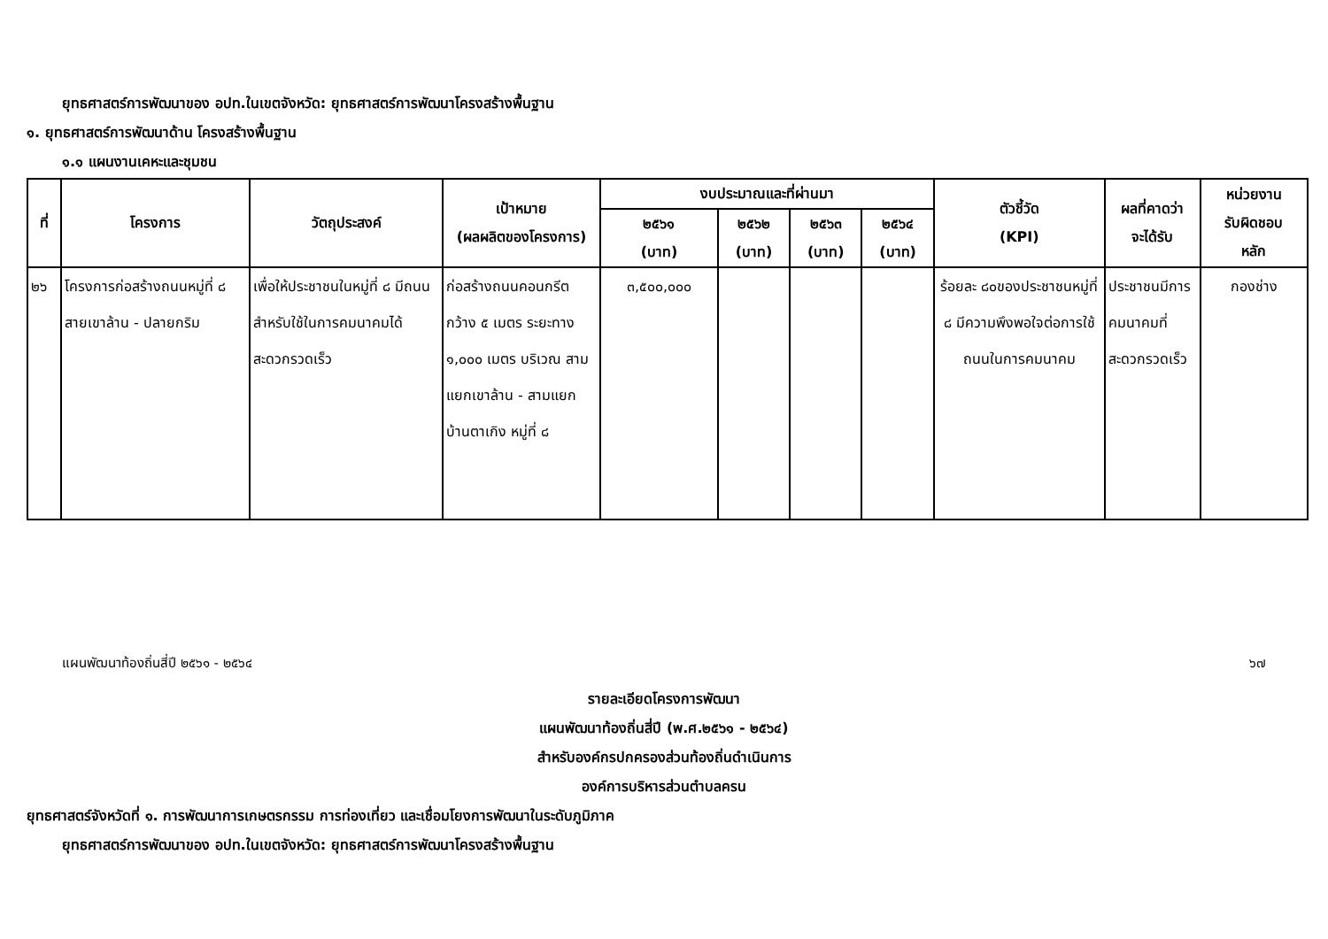ยุทธศาสตร์การพัฒนาของ อปท.ในเขตจังหวัด: ยุทธศาสตร์การพัฒนาโครงสร้างพื้นฐาน
๑. ยุทธศาสตร์การพัฒนาด้าน โครงสร้างพื้นฐาน
๑.๑ แผนงานเคหะและชุมชน
| ที่ | โครงการ | วัตถุประสงค์ | เป้าหมาย (ผลผลิตของโครงการ) | งบประมาณและที่ผ่านมา | | | | ตัวชี้วัด (KPI) | ผลที่คาดว่า จะได้รับ | หน่วยงาน รับผิดชอบ หลัก |
| --- | --- | --- | --- | --- | --- | --- | --- | --- | --- | --- |
| | | | | ๒๕๖๑ (บาท) | ๒๕๖๒ (บาท) | ๒๕๖๓ (บาท) | ๒๕๖๔ (บาท) | | | |
| ๒๖ | โครงการก่อสร้างถนนหมู่ที่ ๘ สายเขาล้าน - ปลายกริม | เพื่อให้ประชาชนในหมู่ที่ ๘ มีถนนสำหรับใช้ในการคมนาคมได้สะดวกรวดเร็ว | ก่อสร้างถนนคอนกรีต กว้าง ๕ เมตร ระยะทาง ๑,๐๐๐ เมตร บริเวณ สามแยกเขาล้าน - สามแยกบ้านตาเกิง หมู่ที่ ๘ | ๓,๕๐๐,๐๐๐ | | | | ร้อยละ ๘๐ของประชาชนหมู่ที่ ๘ มีความพึงพอใจต่อการใช้ถนนในการคมนาคม | ประชาชนมีการคมนาคมที่สะดวกรวดเร็ว | กองช่าง |
แผนพัฒนาท้องถิ่นสี่ปี ๒๕๖๑ - ๒๕๖๔ ๖๗
รายละเอียดโครงการพัฒนา
แผนพัฒนาท้องถิ่นสี่ปี (พ.ศ.๒๕๖๑ - ๒๕๖๔)
สำหรับองค์กรปกครองส่วนท้องถิ่นดำเนินการ
องค์การบริหารส่วนตำบลครน
ยุทธศาสตร์จังหวัดที่ ๑. การพัฒนาการเกษตรกรรม การท่องเที่ยว และเชื่อมโยงการพัฒนาในระดับภูมิภาค
ยุทธศาสตร์การพัฒนาของ อปท.ในเขตจังหวัด: ยุทธศาสตร์การพัฒนาโครงสร้างพื้นฐาน